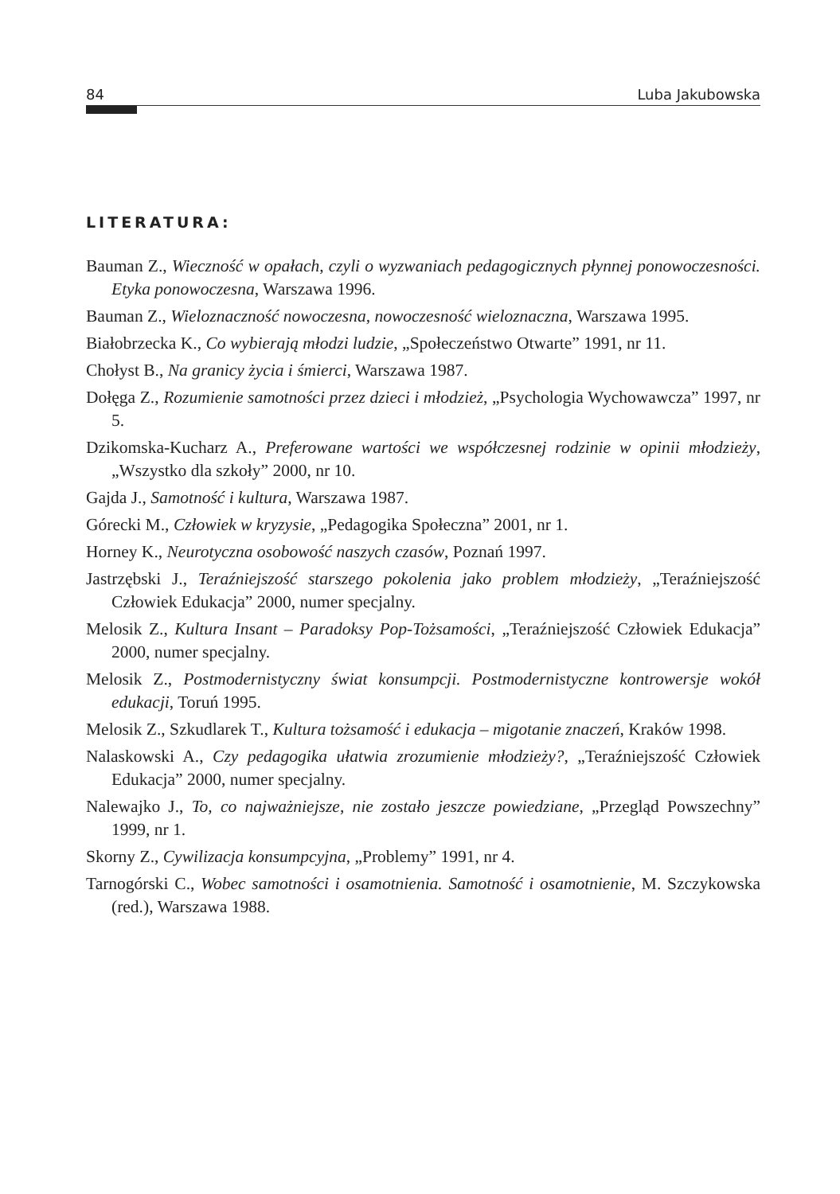84 Luba Jakubowska
LITERATURA:
Bauman Z., Wieczność w opałach, czyli o wyzwaniach pedagogicznych płynnej ponowo­czesności. Etyka ponowoczesna, Warszawa 1996.
Bauman Z., Wieloznaczność nowoczesna, nowoczesność wieloznaczna, Warszawa 1995.
Białobrzecka K., Co wybierają młodzi ludzie, „Społeczeństwo Otwarte” 1991, nr 11.
Chołyst B., Na granicy życia i śmierci, Warszawa 1987.
Dołęga Z., Rozumienie samotności przez dzieci i młodzież, „Psychologia Wychowaw­cza” 1997, nr 5.
Dzikomska-Kucharz A., Preferowane wartości we współczesnej rodzinie w opinii mło­dzieży, „Wszystko dla szkoły” 2000, nr 10.
Gajda J., Samotność i kultura, Warszawa 1987.
Górecki M., Człowiek w kryzysie, „Pedagogika Społeczna” 2001, nr 1.
Horney K., Neurotyczna osobowość naszych czasów, Poznań 1997.
Jastrzębski J., Teraźniejszość starszego pokolenia jako problem młodzieży, „Teraźniej­szość Człowiek Edukacja” 2000, numer specjalny.
Melosik Z., Kultura Insant – Paradoksy Pop-Tożsamości, „Teraźniejszość Człowiek Edukacja” 2000, numer specjalny.
Melosik Z., Postmodernistyczny świat konsumpcji. Postmodernistyczne kontrowersje wokół edukacji, Toruń 1995.
Melosik Z., Szkudlarek T., Kultura tożsamość i edukacja – migotanie znaczeń, Kraków 1998.
Nalaskowski A., Czy pedagogika ułatwia zrozumienie młodzieży?, „Teraźniejszość Człowiek Edukacja” 2000, numer specjalny.
Nalewajko J., To, co najważniejsze, nie zostało jeszcze powiedziane, „Przegląd Po­wszechny” 1999, nr 1.
Skorny Z., Cywilizacja konsumpcyjna, „Problemy” 1991, nr 4.
Tarnogórski C., Wobec samotności i osamotnienia. Samotność i osamotnienie, M. Szczy­kowska (red.), Warszawa 1988.